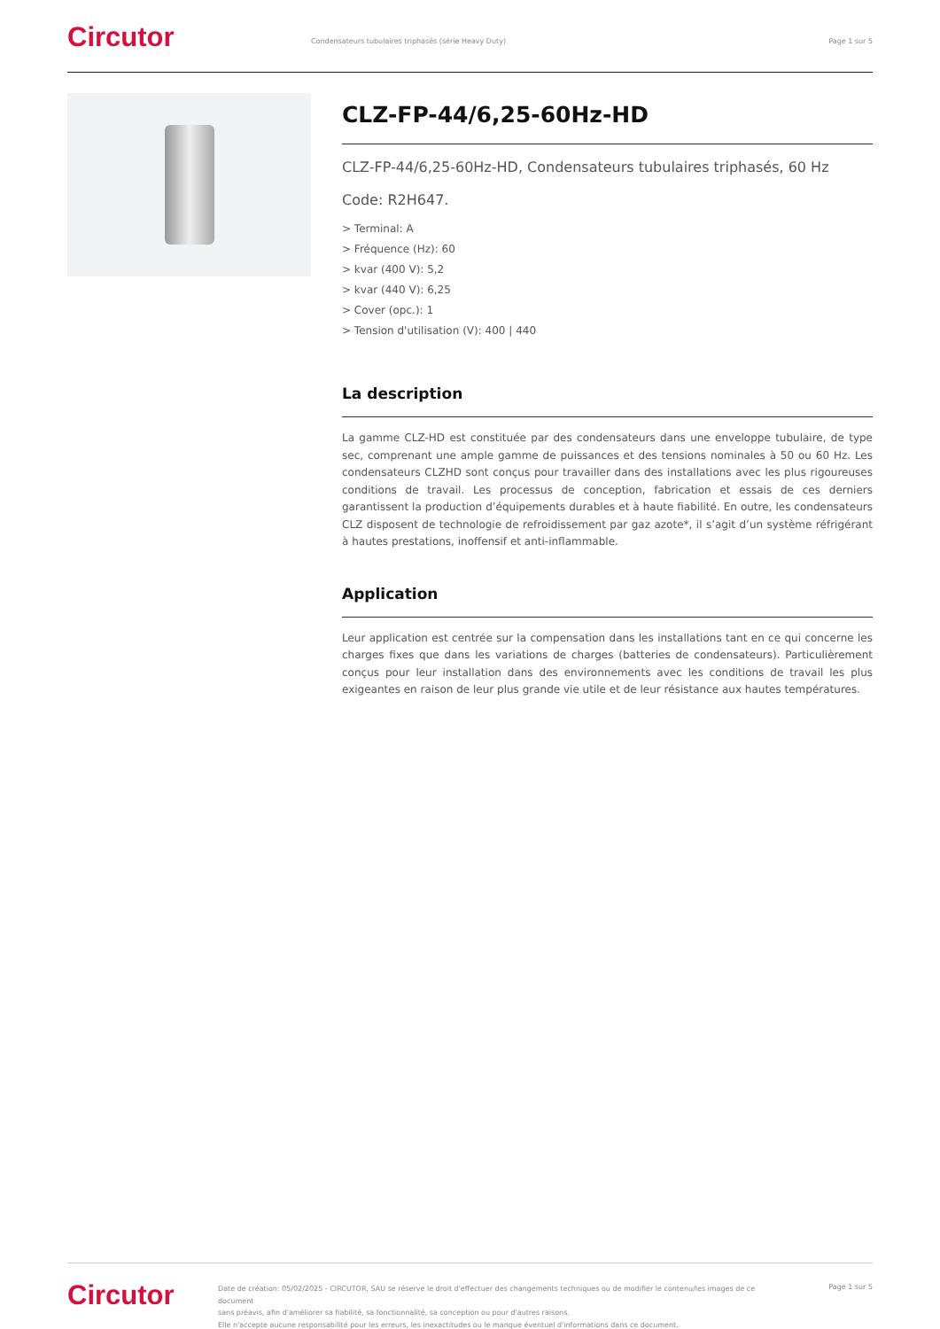Circutor
Condensateurs tubulaires triphasés (série Heavy Duty)
Page 1 sur 5
CLZ-FP-44/6,25-60Hz-HD
CLZ-FP-44/6,25-60Hz-HD, Condensateurs tubulaires triphasés, 60 Hz
Code: R2H647.
> Terminal: A
> Fréquence (Hz): 60
> kvar (400 V): 5,2
> kvar (440 V): 6,25
> Cover (opc.): 1
> Tension d'utilisation (V): 400 | 440
La description
La gamme CLZ-HD est constituée par des condensateurs dans une enveloppe tubulaire, de type sec, comprenant une ample gamme de puissances et des tensions nominales à 50 ou 60 Hz. Les condensateurs CLZHD sont conçus pour travailler dans des installations avec les plus rigoureuses conditions de travail. Les processus de conception, fabrication et essais de ces derniers garantissent la production d’équipements durables et à haute fiabilité. En outre, les condensateurs CLZ disposent de technologie de refroidissement par gaz azote*, il s’agit d’un système réfrigérant à hautes prestations, inoffensif et anti-inflammable.
Application
Leur application est centrée sur la compensation dans les installations tant en ce qui concerne les charges fixes que dans les variations de charges (batteries de condensateurs). Particulièrement conçus pour leur installation dans des environnements avec les conditions de travail les plus exigeantes en raison de leur plus grande vie utile et de leur résistance aux hautes températures.
Circutor
Date de création: 05/02/2025 - CIRCUTOR, SAU se réserve le droit d'effectuer des changements techniques ou de modifier le contenu/les images de ce document
sans préavis, afin d'améliorer sa fiabilité, sa fonctionnalité, sa conception ou pour d'autres raisons.
Elle n'accepte aucune responsabilité pour les erreurs, les inexactitudes ou le manque éventuel d'informations dans ce document.
Page 1 sur 5